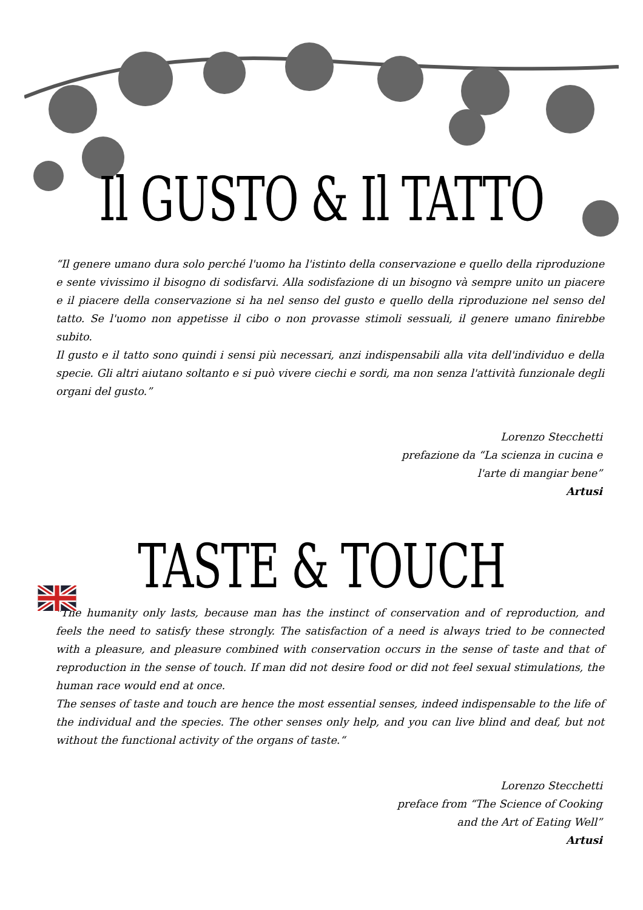Il GUSTO & Il TATTO
“Il genere umano dura solo perché l'uomo ha l'istinto della conservazione e quello della riproduzione e sente vivissimo il bisogno di sodisfarvi. Alla sodisfazione di un bisogno và sempre unito un piacere e il piacere della conservazione si ha nel senso del gusto e quello della riproduzione nel senso del tatto. Se l'uomo non appetisse il cibo o non provasse stimoli sessuali, il genere umano finirebbe subito.
Il gusto e il tatto sono quindi i sensi più necessari, anzi indispensabili alla vita dell'individuo e della specie. Gli altri aiutano soltanto e si può vivere ciechi e sordi, ma non senza l'attività funzionale degli organi del gusto.”
Lorenzo Stecchetti
prefazione da “La scienza in cucina e
l'arte di mangiar bene”
Artusi
TASTE & TOUCH
"The humanity only lasts, because man has the instinct of conservation and of reproduction, and feels the need to satisfy these strongly. The satisfaction of a need is always tried to be connected with a pleasure, and pleasure combined with conservation occurs in the sense of taste and that of reproduction in the sense of touch. If man did not desire food or did not feel sexual stimulations, the human race would end at once.
The senses of taste and touch are hence the most essential senses, indeed indispensable to the life of the individual and the species. The other senses only help, and you can live blind and deaf, but not without the functional activity of the organs of taste.“
Lorenzo Stecchetti
preface from “The Science of Cooking
and the Art of Eating Well”
Artusi